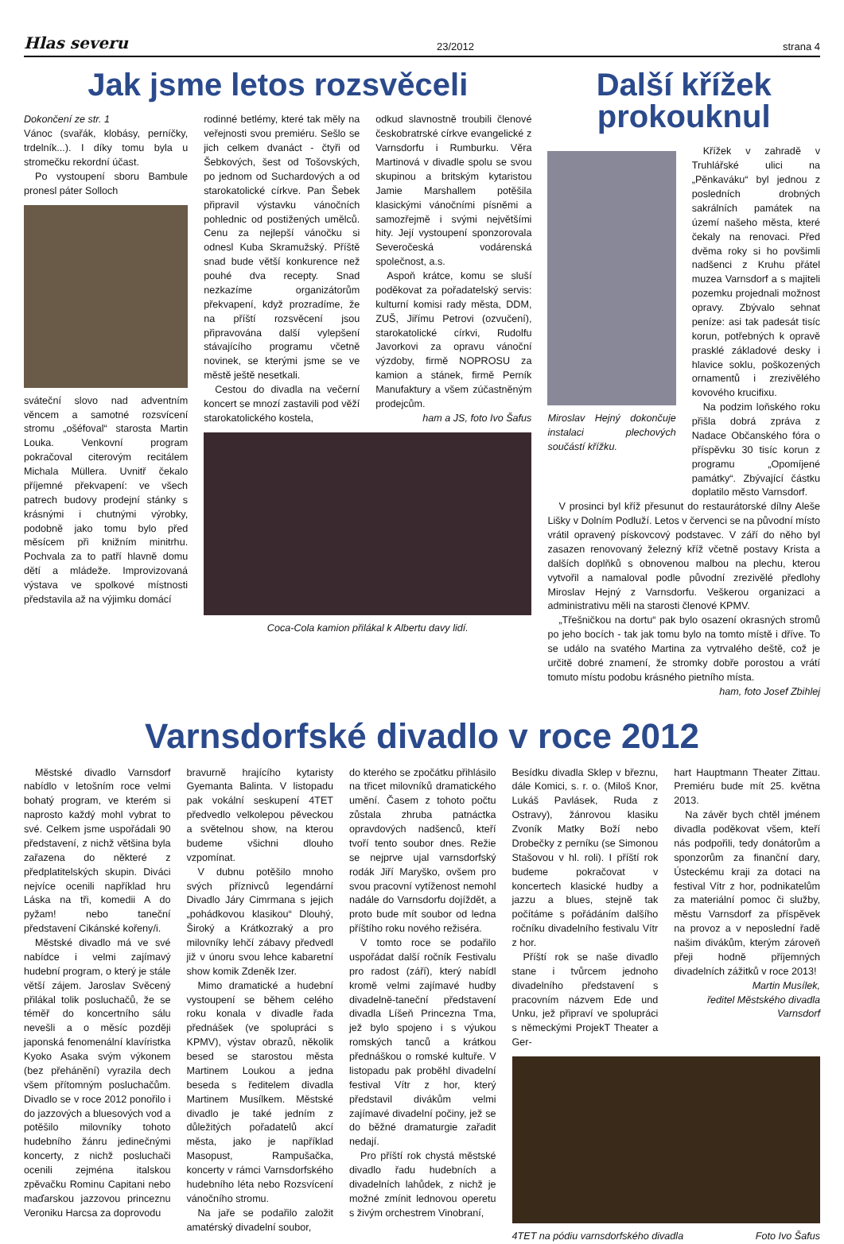Hlas severu 23/2012 strana 4
Jak jsme letos rozsvěceli
Dokončení ze str. 1
Vánoc (svařák, klobásy, perníčky, trdelník...). I díky tomu byla u stromečku rekordní účast.
Po vystoupení sboru Bambule pronesl páter Solloch
sváteční slovo nad adventním věncem a samotné rozsvícení stromu „ošéfoval“ starosta Martin Louka. Venkovní program pokračoval citerovým recitálem Michala Müllera. Uvnitř čekalo příjemné překvapení: ve všech patrech budovy prodejní stánky s krásnými i chutnými výrobky, podobně jako tomu bylo před měsícem při knižním minitrhu. Pochvala za to patří hlavně domu dětí a mládeže. Improvizovaná výstava ve spolkové místnosti představila až na výjimku domácí
rodinné betlémy, které tak měly na veřejnosti svou premiéru. Sešlo se jich celkem dvanáct - čtyři od Šebkových, šest od Tošovských, po jednom od Suchardových a od starokatolické církve. Pan Šebek připravil výstavku vánočních pohlednic od postižených umělců. Cenu za nejlepší vánočku si odnesl Kuba Skramužský. Příště snad bude větší konkurence než pouhé dva recepty. Snad nezkazíme organizátorům překvapení, když prozradíme, že na příští rozsvěcení jsou připravována další vylepšení stávajícího programu včetně novinek, se kterými jsme se ve městě ještě nesetkali.
Cestou do divadla na večerní koncert se mnozí zastavili pod věží starokatolického kostela,
odkud slavnostně troubili členové českobratrské církve evangelické z Varnsdorfu i Rumburku. Věra Martinová v divadle spolu se svou skupinou a britským kytaristou Jamie Marshallem potěšila klasickými vánočními písněmi a samozřejmě i svými největšími hity. Její vystoupení sponzorovala Severočeská vodárenská společnost, a.s.
Aspoň krátce, komu se sluší poděkovat za pořadatelský servis: kulturní komisi rady města, DDM, ZUŠ, Jiřímu Petrovi (ozvučení), starokatolické církvi, Rudolfu Javorkovi za opravu vánoční výzdoby, firmě NOPROSU za kamion a stánek, firmě Perník Manufaktury a všem zúčastněným prodejcům.
ham a JS, foto Ivo Šafus
Coca-Cola kamion přilákal k Albertu davy lidí.
Další křížek prokouknul
Miroslav Hejný dokončuje instalaci plechových součástí křížku.
Křížek v zahradě v Truhlářské ulici na „Pěnkaváku“ byl jednou z posledních drobných sakrálních památek na území našeho města, které čekaly na renovaci. Před dvěma roky si ho povšimli nadšenci z Kruhu přátel muzea Varnsdorf a s majiteli pozemku projednali možnost opravy. Zbývalo sehnat peníze: asi tak padesát tisíc korun, potřebných k opravě prasklé základové desky i hlavice soklu, poškozených ornamentů i zrezivělého kovového krucifixu.
Na podzim loňského roku přišla dobrá zpráva z Nadace Občanského fóra o příspěvku 30 tisíc korun z programu „Opomíjené památky“. Zbývající částku doplatilo město Varnsdorf.
V prosinci byl kříž přesunut do restaurátorské dílny Aleše Lišky v Dolním Podluží. Letos v červenci se na původní místo vrátil opravený pískovcový podstavec. V září do něho byl zasazen renovovaný železný kříž včetně postavy Krista a dalších doplňků s obnovenou malbou na plechu, kterou vytvořil a namaloval podle původní zrezivělé předlohy Miroslav Hejný z Varnsdorfu. Veškerou organizaci a administrativu měli na starosti členové KPMV.
„Třešničkou na dortu“ pak bylo osazení okrasných stromů po jeho bocích - tak jak tomu bylo na tomto místě i dříve. To se událo na svatého Martina za vytrvalého deště, což je určitě dobré znamení, že stromky dobře porostou a vrátí tomuto místu podobu krásného pietního místa. ham, foto Josef Zbihlej
Varnsdorfské divadlo v roce 2012
Městské divadlo Varnsdorf nabídlo v letošním roce velmi bohatý program, ve kterém si naprosto každý mohl vybrat to své. Celkem jsme uspořádali 90 představení, z nichž většina byla zařazena do některé z předplatitelských skupin. Diváci nejvíce ocenili například hru Láska na tři, komedii A do pyžam! nebo taneční představení Cikánské kořeny/i.
Městské divadlo má ve své nabídce i velmi zajímavý hudební program, o který je stále větší zájem. Jaroslav Svěcený přilákal tolik posluchačů, že se téměř do koncertního sálu nevešli a o měsíc později japonská fenomenální klavíristka Kyoko Asaka svým výkonem (bez přehánění) vyrazila dech všem přítomným posluchačům. Divadlo se v roce 2012 ponořilo i do jazzových a bluesových vod a potěšilo milovníky tohoto hudebního žánru jedinečnými koncerty, z nichž posluchači ocenili zejména italskou zpěvačku Rominu Capitani nebo maďarskou jazzovou princeznu Veroniku Harcsa za doprovodu
bravurně hrajícího kytaristy Gyemanta Balinta. V listopadu pak vokální seskupení 4TET předvedlo velkolepou pěveckou a světelnou show, na kterou budeme všichni dlouho vzpomínat.
V dubnu potěšilo mnoho svých příznivců legendární Divadlo Járy Cimrmana s jejich „pohádkovou klasikou“ Dlouhý, Široký a Krátkozraký a pro milovníky lehčí zábavy předvedl již v únoru svou lehce kabaretní show komik Zdeněk Izer.
Mimo dramatické a hudební vystoupení se během celého roku konala v divadle řada přednášek (ve spolupráci s KPMV), výstav obrazů, několik besed se starostou města Martinem Loukou a jedna beseda s ředitelem divadla Martinem Musílkem. Městské divadlo je také jedním z důležitých pořadatelů akcí města, jako je například Masopust, Rampušačka, koncerty v rámci Varnsdorfského hudebního léta nebo Rozsvícení vánočního stromu.
Na jaře se podařilo založit amatérský divadelní soubor,
do kterého se zpočátku přihlásilo na třicet milovníků dramatického umění. Časem z tohoto počtu zůstala zhruba patnáctka opravdových nadšenců, kteří tvoří tento soubor dnes. Režie se nejprve ujal varnsdorfský rodák Jiří Maryško, ovšem pro svou pracovní vytíženost nemohl nadále do Varnsdorfu dojíždět, a proto bude mít soubor od ledna příštího roku nového režiséra.
V tomto roce se podařilo uspořádat další ročník Festivalu pro radost (září), který nabídl kromě velmi zajímavé hudby divadelně-taneční představení divadla Líšeň Princezna Tma, jež bylo spojeno i s výukou romských tanců a krátkou přednáškou o romské kultuře. V listopadu pak proběhl divadelní festival Vítr z hor, který představil divákům velmi zajímavé divadelní počiny, jež se do běžné dramaturgie zařadit nedají.
Pro příští rok chystá městské divadlo řadu hudebních a divadelních lahůdek, z nichž je možné zmínit lednovou operetu s živým orchestrem Vinobraní,
Besídku divadla Sklep v březnu, dále Komici, s. r. o. (Miloš Knor, Lukáš Pavlásek, Ruda z Ostravy), žánrovou klasiku Zvoník Matky Boží nebo Drobečky z perníku (se Simonou Stašovou v hl. roli). I příští rok budeme pokračovat v koncertech klasické hudby a jazzu a blues, stejně tak počítáme s pořádáním dalšího ročníku divadelního festivalu Vítr z hor.
Příští rok se naše divadlo stane i tvůrcem jednoho divadelního představení s pracovním názvem Ede und Unku, jež připraví ve spolupráci s německými ProjekT Theater a Ger-
hart Hauptmann Theater Zittau. Premiéru bude mít 25. května 2013.
Na závěr bych chtěl jménem divadla poděkovat všem, kteří nás podpořili, tedy donátorům a sponzorům za finanční dary, Ústeckému kraji za dotaci na festival Vítr z hor, podnikatelům za materiální pomoc či služby, městu Varnsdorf za příspěvek na provoz a v neposlední řadě našim divákům, kterým zároveň přeji hodně příjemných divadelních zážitků v roce 2013!
Martin Musílek,
ředitel Městského divadla Varnsdorf
4TET na pódiu varnsdorfského divadla Foto Ivo Šafus